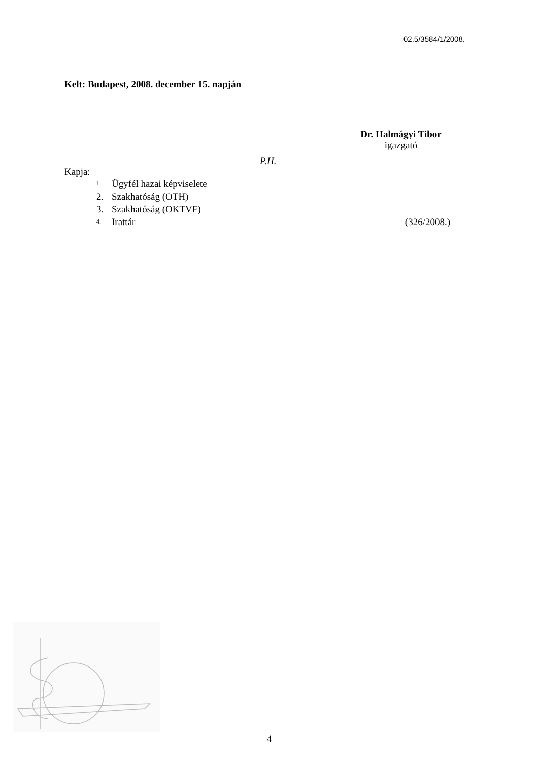02.5/3584/1/2008.
Kelt: Budapest, 2008. december 15. napján
Dr. Halmágyi Tibor
igazgató
P.H.
Kapja:
1. Ügyfél hazai képviselete
2. Szakhatóság (OTH)
3. Szakhatóság (OKTVF)
4. Irattár (326/2008.)
4